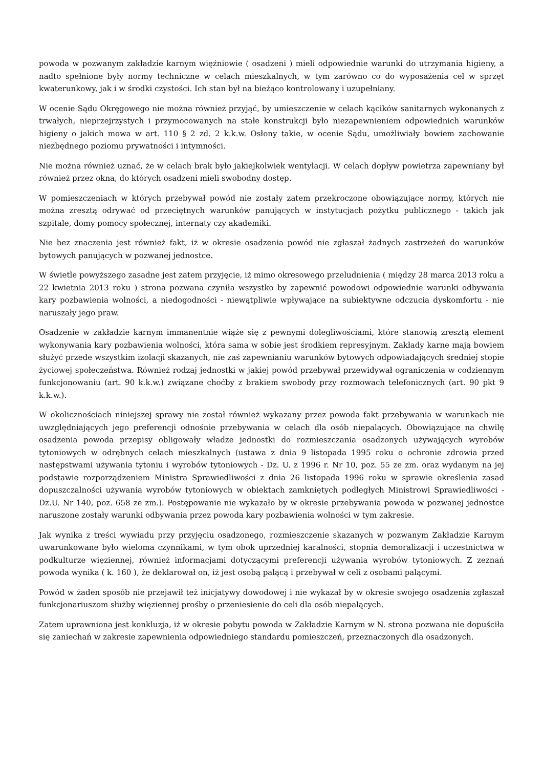powoda w pozwanym zakładzie karnym więźniowie ( osadzeni ) mieli odpowiednie warunki do utrzymania higieny, a nadto spełnione były normy techniczne w celach mieszkalnych, w tym zarówno co do wyposażenia cel w sprzęt kwaterunkowy, jak i w środki czystości. Ich stan był na bieżąco kontrolowany i uzupełniany.
W ocenie Sądu Okręgowego nie można również przyjąć, by umieszczenie w celach kącików sanitarnych wykonanych z trwałych, nieprzejrzystych i przymocowanych na stałe konstrukcji było niezapewnieniem odpowiednich warunków higieny o jakich mowa w art. 110 § 2 zd. 2 k.k.w. Osłony takie, w ocenie Sądu, umożliwiały bowiem zachowanie niezbędnego poziomu prywatności i intymności.
Nie można również uznać, że w celach brak było jakiejkolwiek wentylacji. W celach dopływ powietrza zapewniany był również przez okna, do których osadzeni mieli swobodny dostęp.
W pomieszczeniach w których przebywał powód nie zostały zatem przekroczone obowiązujące normy, których nie można zresztą odrywać od przeciętnych warunków panujących w instytucjach pożytku publicznego - takich jak szpitale, domy pomocy społecznej, internaty czy akademiki.
Nie bez znaczenia jest również fakt, iż w okresie osadzenia powód nie zgłaszał żadnych zastrzeżeń do warunków bytowych panujących w pozwanej jednostce.
W świetle powyższego zasadne jest zatem przyjęcie, iż mimo okresowego przeludnienia ( między 28 marca 2013 roku a 22 kwietnia 2013 roku ) strona pozwana czyniła wszystko by zapewnić powodowi odpowiednie warunki odbywania kary pozbawienia wolności, a niedogodności - niewątpliwie wpływające na subiektywne odczucia dyskomfortu - nie naruszały jego praw.
Osadzenie w zakładzie karnym immanentnie wiąże się z pewnymi dolegliwościami, które stanowią zresztą element wykonywania kary pozbawienia wolności, która sama w sobie jest środkiem represyjnym. Zakłady karne mają bowiem służyć przede wszystkim izolacji skazanych, nie zaś zapewnianiu warunków bytowych odpowiadających średniej stopie życiowej społeczeństwa. Również rodzaj jednostki w jakiej powód przebywał przewidywał ograniczenia w codziennym funkcjonowaniu (art. 90 k.k.w.) związane choćby z brakiem swobody przy rozmowach telefonicznych (art. 90 pkt 9 k.k.w.).
W okolicznościach niniejszej sprawy nie został również wykazany przez powoda fakt przebywania w warunkach nie uwzględniających jego preferencji odnośnie przebywania w celach dla osób niepalących. Obowiązujące na chwilę osadzenia powoda przepisy obligowały władze jednostki do rozmieszczania osadzonych używających wyrobów tytoniowych w odrębnych celach mieszkalnych (ustawa z dnia 9 listopada 1995 roku o ochronie zdrowia przed następstwami używania tytoniu i wyrobów tytoniowych - Dz. U. z 1996 r. Nr 10, poz. 55 ze zm. oraz wydanym na jej podstawie rozporządzeniem Ministra Sprawiedliwości z dnia 26 listopada 1996 roku w sprawie określenia zasad dopuszczalności używania wyrobów tytoniowych w obiektach zamkniętych podległych Ministrowi Sprawiedliwości - Dz.U. Nr 140, poz. 658 ze zm.). Postępowanie nie wykazało by w okresie przebywania powoda w pozwanej jednostce naruszone zostały warunki odbywania przez powoda kary pozbawienia wolności w tym zakresie.
Jak wynika z treści wywiadu przy przyjęciu osadzonego, rozmieszczenie skazanych w pozwanym Zakładzie Karnym uwarunkowane było wieloma czynnikami, w tym obok uprzedniej karalności, stopnia demoralizacji i uczestnictwa w podkulturze więziennej, również informacjami dotyczącymi preferencji używania wyrobów tytoniowych. Z zeznań powoda wynika ( k. 160 ), że deklarował on, iż jest osobą palącą i przebywał w celi z osobami palącymi.
Powód w żaden sposób nie przejawił też inicjatywy dowodowej i nie wykazał by w okresie swojego osadzenia zgłaszał funkcjonariuszom służby więziennej prośby o przeniesienie do celi dla osób niepalących.
Zatem uprawniona jest konkluzja, iż w okresie pobytu powoda w Zakładzie Karnym w N. strona pozwana nie dopuściła się zaniechań w zakresie zapewnienia odpowiedniego standardu pomieszczeń, przeznaczonych dla osadzonych.